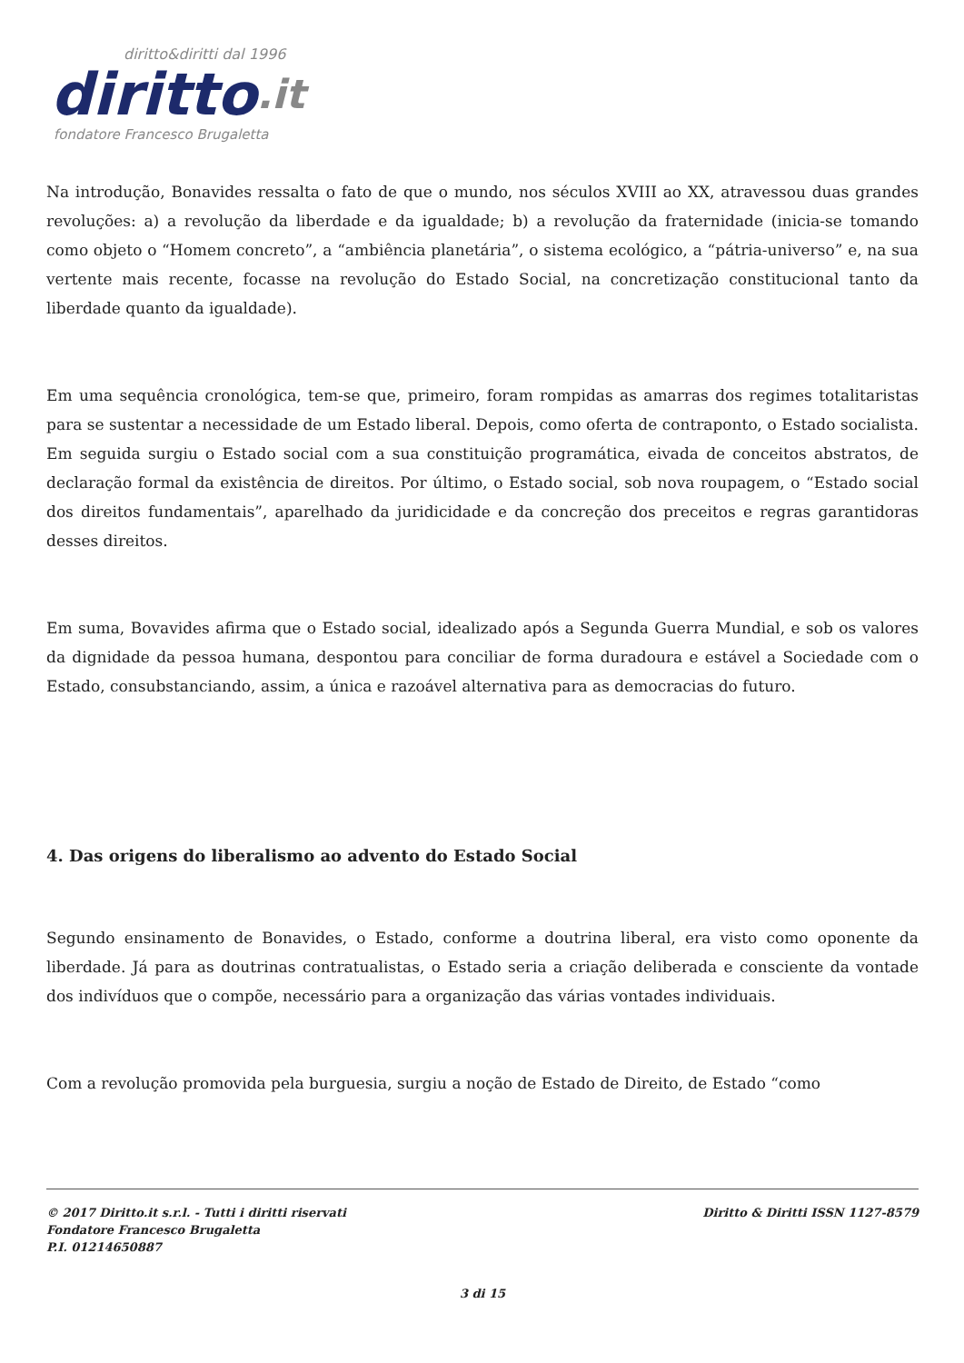diritto&diritti dal 1996
diritto.it
fondatore Francesco Brugaletta
Na introdução, Bonavides ressalta o fato de que o mundo, nos séculos XVIII ao XX, atravessou duas grandes revoluções: a) a revolução da liberdade e da igualdade; b) a revolução da fraternidade (inicia-se tomando como objeto o “Homem concreto”, a “ambiência planetária”, o sistema ecológico, a “pátria-universo” e, na sua vertente mais recente, focasse na revolução do Estado Social, na concretização constitucional tanto da liberdade quanto da igualdade).
Em uma sequência cronológica, tem-se que, primeiro, foram rompidas as amarras dos regimes totalitaristas para se sustentar a necessidade de um Estado liberal. Depois, como oferta de contraponto, o Estado socialista. Em seguida surgiu o Estado social com a sua constituição programática, eivada de conceitos abstratos, de declaração formal da existência de direitos. Por último, o Estado social, sob nova roupagem, o “Estado social dos direitos fundamentais”, aparelhado da juridicidade e da concreção dos preceitos e regras garantidoras desses direitos.
Em suma, Bovavides afirma que o Estado social, idealizado após a Segunda Guerra Mundial, e sob os valores da dignidade da pessoa humana, despontou para conciliar de forma duradoura e estável a Sociedade com o Estado, consubstanciando, assim, a única e razoável alternativa para as democracias do futuro.
4. Das origens do liberalismo ao advento do Estado Social
Segundo ensinamento de Bonavides, o Estado, conforme a doutrina liberal, era visto como oponente da liberdade. Já para as doutrinas contratualistas, o Estado seria a criação deliberada e consciente da vontade dos indivíduos que o compõe, necessário para a organização das várias vontades individuais.
Com a revolução promovida pela burguesia, surgiu a noção de Estado de Direito, de Estado “como
© 2017 Diritto.it s.r.l. - Tutti i diritti riservati
Fondatore Francesco Brugaletta
P.I. 01214650887
Diritto & Diritti ISSN 1127-8579
3 di 15